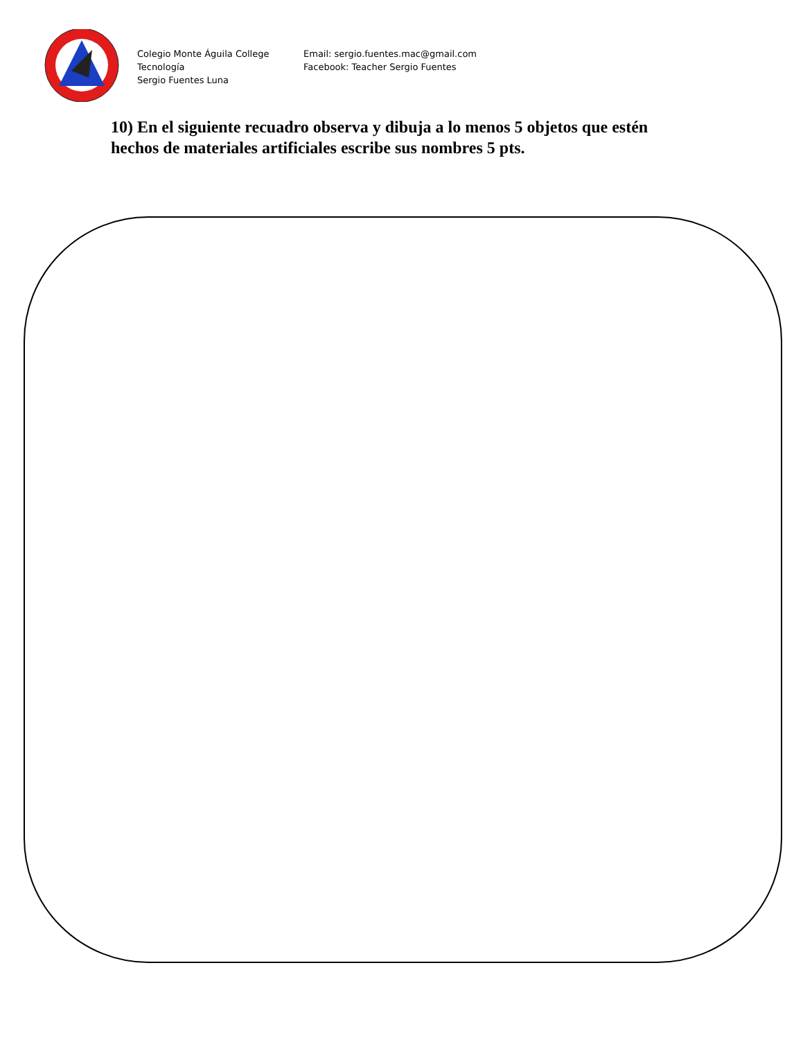Colegio Monte Águila College
Tecnología
Sergio Fuentes Luna
Email: sergio.fuentes.mac@gmail.com
Facebook: Teacher Sergio Fuentes
10) En el siguiente recuadro observa y dibuja a lo menos 5 objetos que estén hechos de materiales artificiales escribe sus nombres 5 pts.